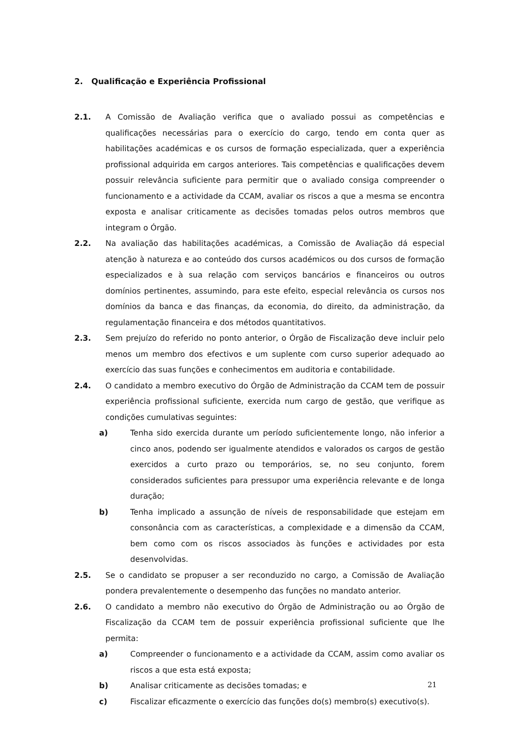2. Qualificação e Experiência Profissional
2.1. A Comissão de Avaliação verifica que o avaliado possui as competências e qualificações necessárias para o exercício do cargo, tendo em conta quer as habilitações académicas e os cursos de formação especializada, quer a experiência profissional adquirida em cargos anteriores. Tais competências e qualificações devem possuir relevância suficiente para permitir que o avaliado consiga compreender o funcionamento e a actividade da CCAM, avaliar os riscos a que a mesma se encontra exposta e analisar criticamente as decisões tomadas pelos outros membros que integram o Órgão.
2.2. Na avaliação das habilitações académicas, a Comissão de Avaliação dá especial atenção à natureza e ao conteúdo dos cursos académicos ou dos cursos de formação especializados e à sua relação com serviços bancários e financeiros ou outros domínios pertinentes, assumindo, para este efeito, especial relevância os cursos nos domínios da banca e das finanças, da economia, do direito, da administração, da regulamentação financeira e dos métodos quantitativos.
2.3. Sem prejuízo do referido no ponto anterior, o Órgão de Fiscalização deve incluir pelo menos um membro dos efectivos e um suplente com curso superior adequado ao exercício das suas funções e conhecimentos em auditoria e contabilidade.
2.4. O candidato a membro executivo do Órgão de Administração da CCAM tem de possuir experiência profissional suficiente, exercida num cargo de gestão, que verifique as condições cumulativas seguintes:
a) Tenha sido exercida durante um período suficientemente longo, não inferior a cinco anos, podendo ser igualmente atendidos e valorados os cargos de gestão exercidos a curto prazo ou temporários, se, no seu conjunto, forem considerados suficientes para pressupor uma experiência relevante e de longa duração;
b) Tenha implicado a assunção de níveis de responsabilidade que estejam em consonância com as características, a complexidade e a dimensão da CCAM, bem como com os riscos associados às funções e actividades por esta desenvolvidas.
2.5. Se o candidato se propuser a ser reconduzido no cargo, a Comissão de Avaliação pondera prevalentemente o desempenho das funções no mandato anterior.
2.6. O candidato a membro não executivo do Órgão de Administração ou ao Órgão de Fiscalização da CCAM tem de possuir experiência profissional suficiente que lhe permita:
a) Compreender o funcionamento e a actividade da CCAM, assim como avaliar os riscos a que esta está exposta;
b) Analisar criticamente as decisões tomadas; e
c) Fiscalizar eficazmente o exercício das funções do(s) membro(s) executivo(s).
21